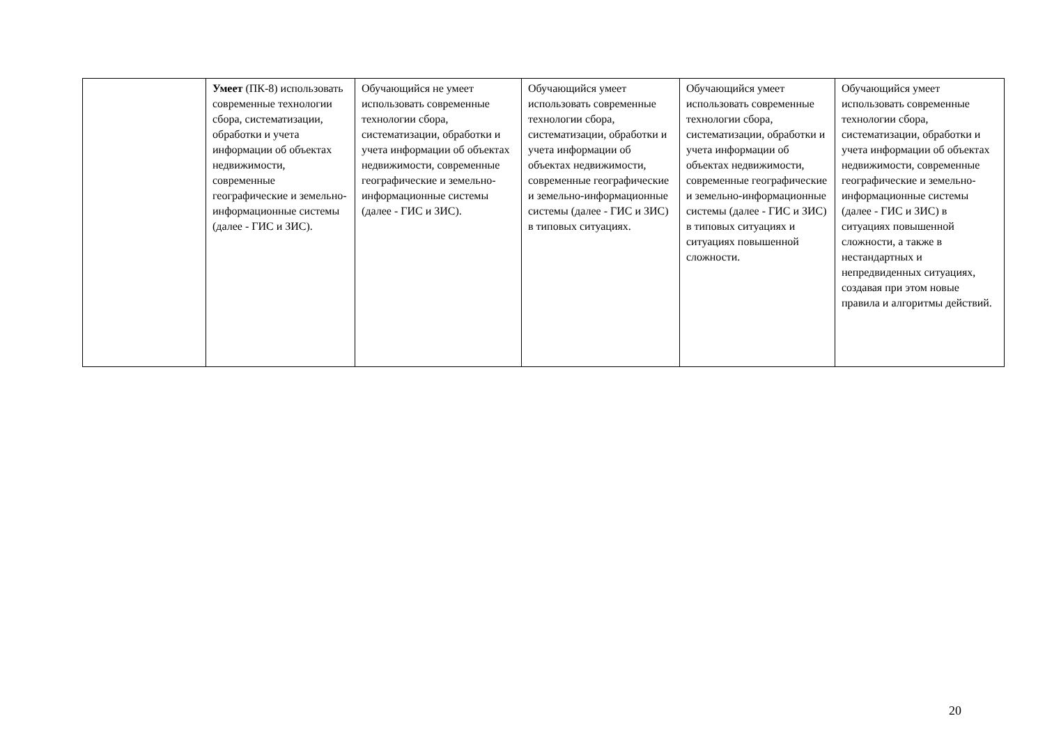| | Умеет (ПК-8) использовать современные технологии сбора, систематизации, обработки и учета информации об объектах недвижимости, современные географические и земельно-информационные системы (далее - ГИС и ЗИС). | Обучающийся не умеет использовать современные технологии сбора, систематизации, обработки и учета информации об объектах недвижимости, современные географические и земельно-информационные системы (далее - ГИС и ЗИС). | Обучающийся умеет использовать современные технологии сбора, систематизации, обработки и учета информации об объектах недвижимости, современные географические и земельно-информационные системы (далее - ГИС и ЗИС) в типовых ситуациях. | Обучающийся умеет использовать современные технологии сбора, систематизации, обработки и учета информации об объектах недвижимости, современные географические и земельно-информационные системы (далее - ГИС и ЗИС) в типовых ситуациях и ситуациях повышенной сложности. | Обучающийся умеет использовать современные технологии сбора, систематизации, обработки и учета информации об объектах недвижимости, современные географические и земельно-информационные системы (далее - ГИС и ЗИС) в ситуациях повышенной сложности, а также в нестандартных и непредвиденных ситуациях, создавая при этом новые правила и алгоритмы действий. |
20